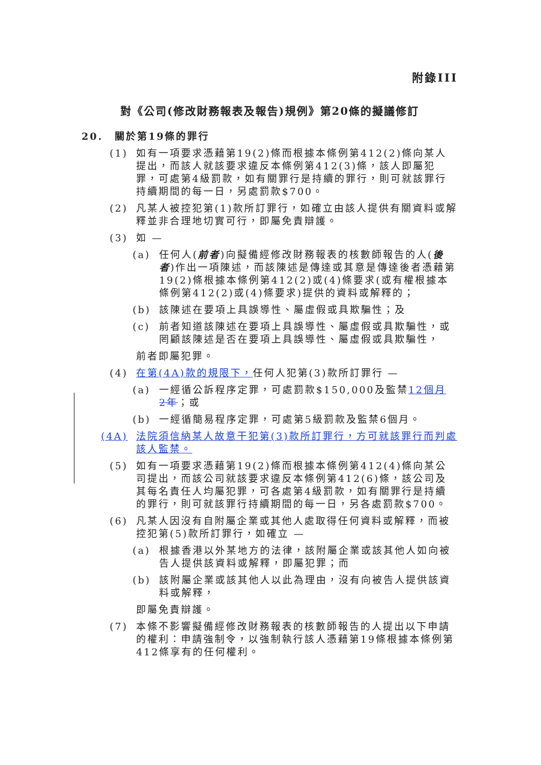附錄III
對《公司(修改財務報表及報告)規例》第20條的擬議修訂
20. 關於第19條的罪行
(1) 如有一項要求憑藉第19(2)條而根據本條例第412(2)條向某人提出，而該人就該要求違反本條例第412(3)條，該人即屬犯罪，可處第4級罰款，如有關罪行是持續的罪行，則可就該罪行持續期間的每一日，另處罰款$700。
(2) 凡某人被控犯第(1)款所訂罪行，如確立由該人提供有關資料或解釋並非合理地切實可行，即屬免責辯護。
(3) 如 —
(a) 任何人(前者)向擬備經修改財務報表的核數師報告的人(後者)作出一項陳述，而該陳述是傳達或其意是傳達後者憑藉第19(2)條根據本條例第412(2)或(4)條要求(或有權根據本條例第412(2)或(4)條要求)提供的資料或解釋的；
(b) 該陳述在要項上具誤導性、屬虛假或具欺騙性；及
(c) 前者知道該陳述在要項上具誤導性、屬虛假或具欺騙性，或罔顧該陳述是否在要項上具誤導性、屬虛假或具欺騙性，
前者即屬犯罪。
(4) 在第(4A)款的規限下，任何人犯第(3)款所訂罪行 —
(a) 一經循公訴程序定罪，可處罰款$150,000及監禁12個月 2年；或
(b) 一經循簡易程序定罪，可處第5級罰款及監禁6個月。
(4A) 法院須信納某人故意干犯第(3)款所訂罪行，方可就該罪行而判處該人監禁。
(5) 如有一項要求憑藉第19(2)條而根據本條例第412(4)條向某公司提出，而該公司就該要求違反本條例第412(6)條，該公司及其每名責任人均屬犯罪，可各處第4級罰款，如有關罪行是持續的罪行，則可就該罪行持續期間的每一日，另各處罰款$700。
(6) 凡某人因沒有自附屬企業或其他人處取得任何資料或解釋，而被控犯第(5)款所訂罪行，如確立 —
(a) 根據香港以外某地方的法律，該附屬企業或該其他人如向被告人提供該資料或解釋，即屬犯罪；而
(b) 該附屬企業或該其他人以此為理由，沒有向被告人提供該資料或解釋，
即屬免責辯護。
(7) 本條不影響擬備經修改財務報表的核數師報告的人提出以下申請的權利：申請強制令，以強制執行該人憑藉第19條根據本條例第412條享有的任何權利。